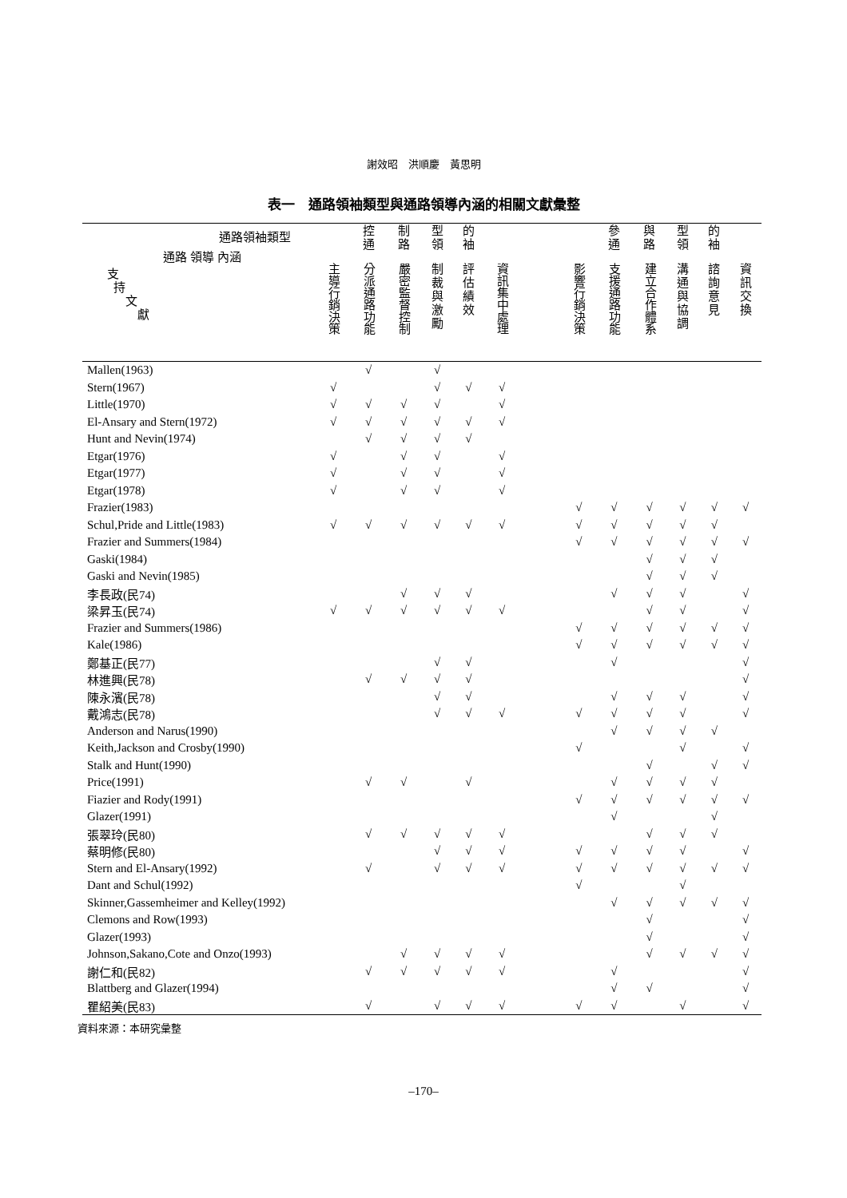謝效昭　洪順慶　黃思明
表一　通路領袖類型與通路領導內涵的相關文獻彙整
| 通路領袖類型 通路 領導 內涵 支 持 文 獻 | | 控 通 | 制 路 | 型 領 | 的 袖 | | | | 參 通 | 與 路 | 型 領 | 的 袖 | |
| --- | --- | --- | --- | --- | --- | --- | --- | --- | --- | --- | --- | --- | --- |
| | 主導行銷決策 | 分派通路功能 | 嚴密監督控制 | 制 裁 與 激 勵 | 評 估 績 效 | 資訊集中處理 | | 影響行銷決策 | 支援通路功能 | 建立合作體系 | 溝 通 與 協 調 | 諮 詢 意 見 | 資 訊 交 換 |
| Mallen(1963) | | √ | | √ | | | | | | | | | |
| Stern(1967) | √ | | | √ | √ | √ | | | | | | | |
| Little(1970) | √ | √ | √ | √ | | √ | | | | | | | |
| El-Ansary and Stern(1972) | √ | √ | √ | √ | √ | √ | | | | | | | |
| Hunt and Nevin(1974) | | √ | √ | √ | √ | | | | | | | | |
| Etgar(1976) | √ | | √ | √ | | √ | | | | | | | |
| Etgar(1977) | √ | | √ | √ | | √ | | | | | | | |
| Etgar(1978) | √ | | √ | √ | | √ | | | | | | | |
| Frazier(1983) | | | | | | | | √ | √ | √ | √ | √ | √ |
| Schul,Pride and Little(1983) | √ | √ | √ | √ | √ | √ | | √ | √ | √ | √ | √ | |
| Frazier and Summers(1984) | | | | | | | | √ | √ | √ | √ | √ | √ |
| Gaski(1984) | | | | | | | | | | √ | √ | √ | |
| Gaski and Nevin(1985) | | | | | | | | | | √ | √ | √ | |
| 李長政(民74) | | | √ | √ | √ | | | | √ | √ | √ | | √ |
| 梁昇玉(民74) | √ | √ | √ | √ | √ | √ | | | | √ | √ | | √ |
| Frazier and Summers(1986) | | | | | | | | √ | √ | √ | √ | √ | √ |
| Kale(1986) | | | | | | | | √ | √ | √ | √ | √ | √ |
| 鄭基正(民77) | | | | √ | √ | | | | √ | | | | √ |
| 林進興(民78) | | √ | √ | √ | √ | | | | | | | | √ |
| 陳永濱(民78) | | | | √ | √ | | | | √ | √ | √ | | √ |
| 戴鴻志(民78) | | | | √ | √ | √ | | √ | √ | √ | √ | | √ |
| Anderson and Narus(1990) | | | | | | | | | √ | √ | √ | √ | |
| Keith,Jackson and Crosby(1990) | | | | | | | | √ | | | √ | | √ |
| Stalk and Hunt(1990) | | | | | | | | | | √ | | √ | √ |
| Price(1991) | | √ | √ | | √ | | | | √ | √ | √ | √ | |
| Fiazier and Rody(1991) | | | | | | | | √ | √ | √ | √ | √ | √ |
| Glazer(1991) | | | | | | | | | √ | | | √ | |
| 張翠玲(民80) | | √ | √ | √ | √ | √ | | | | √ | √ | √ | |
| 蔡明修(民80) | | | | √ | √ | √ | | √ | √ | √ | √ | | √ |
| Stern and El-Ansary(1992) | | √ | | √ | √ | √ | | √ | √ | √ | √ | √ | √ |
| Dant and Schul(1992) | | | | | | | | √ | | | √ | | |
| Skinner,Gassemheimer and Kelley(1992) | | | | | | | | | √ | √ | √ | √ | √ |
| Clemons and Row(1993) | | | | | | | | | | √ | | | √ |
| Glazer(1993) | | | | | | | | | | √ | | | √ |
| Johnson,Sakano,Cote and Onzo(1993) | | | √ | √ | √ | √ | | | | √ | √ | √ | √ |
| 謝仁和(民82) | | √ | √ | √ | √ | √ | | | √ | | | | √ |
| Blattberg and Glazer(1994) | | | | | | | | | √ | √ | | | √ |
| 瞿紹美(民83) | | √ | | √ | √ | √ | | √ | √ | | √ | | √ |
資料來源：本研究彙整
–170–